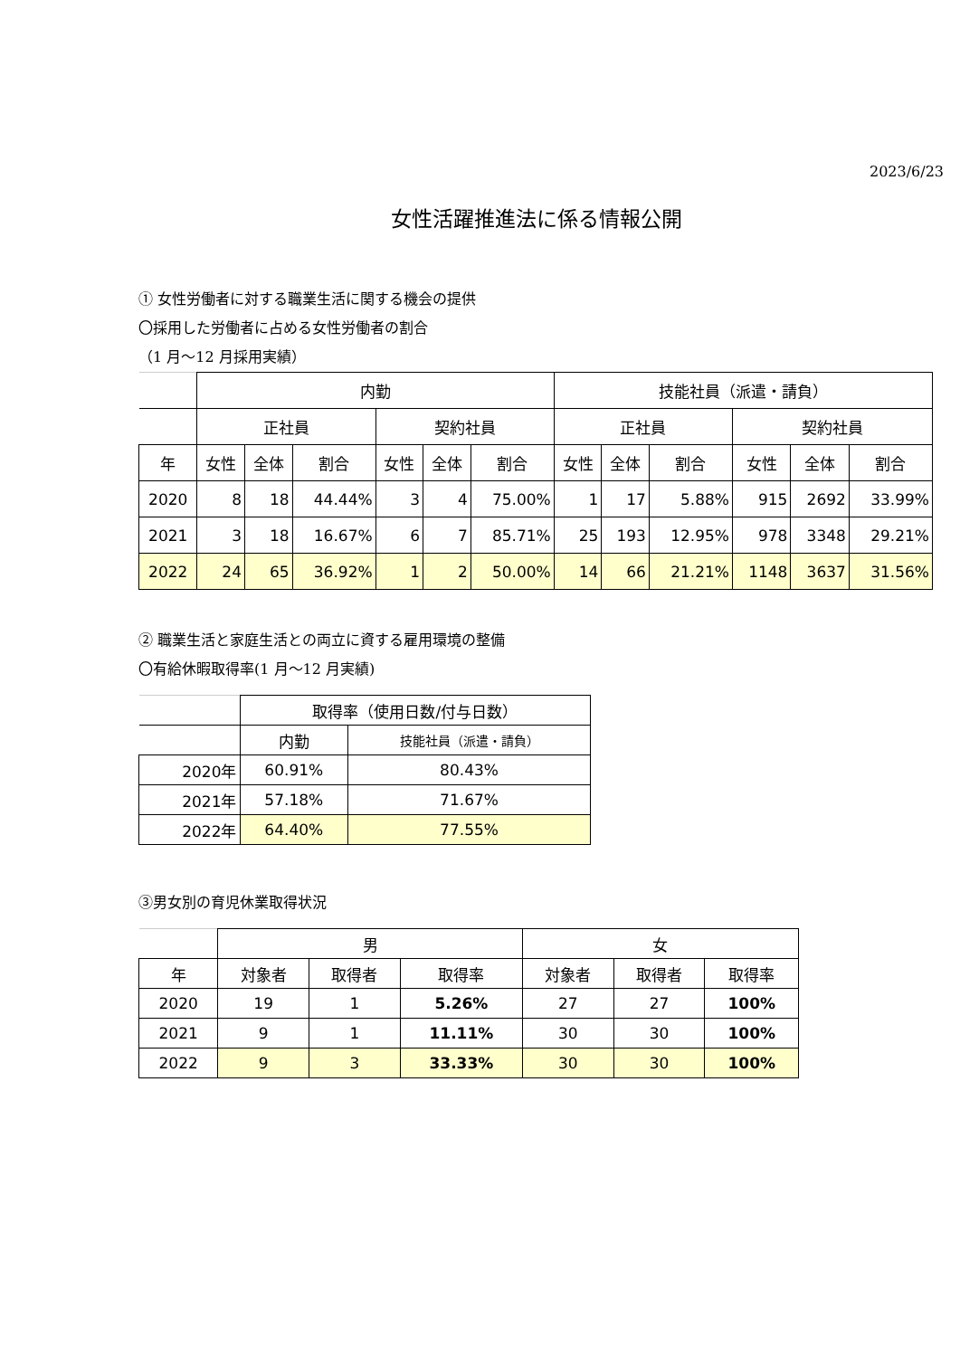2023/6/23
女性活躍推進法に係る情報公開
① 女性労働者に対する職業生活に関する機会の提供
〇採用した労働者に占める女性労働者の割合
（1 月～12 月採用実績）
| | 内勤 | | | | | | 技能社員（派遣・請負） | | | | | |
| --- | --- | --- | --- | --- | --- | --- | --- | --- | --- | --- | --- | --- |
| | 正社員 | | | 契約社員 | | | 正社員 | | | 契約社員 | | |
| 年 | 女性 | 全体 | 割合 | 女性 | 全体 | 割合 | 女性 | 全体 | 割合 | 女性 | 全体 | 割合 |
| 2020 | 8 | 18 | 44.44% | 3 | 4 | 75.00% | 1 | 17 | 5.88% | 915 | 2692 | 33.99% |
| 2021 | 3 | 18 | 16.67% | 6 | 7 | 85.71% | 25 | 193 | 12.95% | 978 | 3348 | 29.21% |
| 2022 | 24 | 65 | 36.92% | 1 | 2 | 50.00% | 14 | 66 | 21.21% | 1148 | 3637 | 31.56% |
② 職業生活と家庭生活との両立に資する雇用環境の整備
〇有給休暇取得率(1 月～12 月実績)
| | 取得率（使用日数/付与日数） | |
| --- | --- | --- |
| | 内勤 | 技能社員（派遣・請負） |
| 2020年 | 60.91% | 80.43% |
| 2021年 | 57.18% | 71.67% |
| 2022年 | 64.40% | 77.55% |
③男女別の育児休業取得状況
| | 男 | | | 女 | | |
| --- | --- | --- | --- | --- | --- | --- |
| 年 | 対象者 | 取得者 | 取得率 | 対象者 | 取得者 | 取得率 |
| 2020 | 19 | 1 | 5.26% | 27 | 27 | 100% |
| 2021 | 9 | 1 | 11.11% | 30 | 30 | 100% |
| 2022 | 9 | 3 | 33.33% | 30 | 30 | 100% |